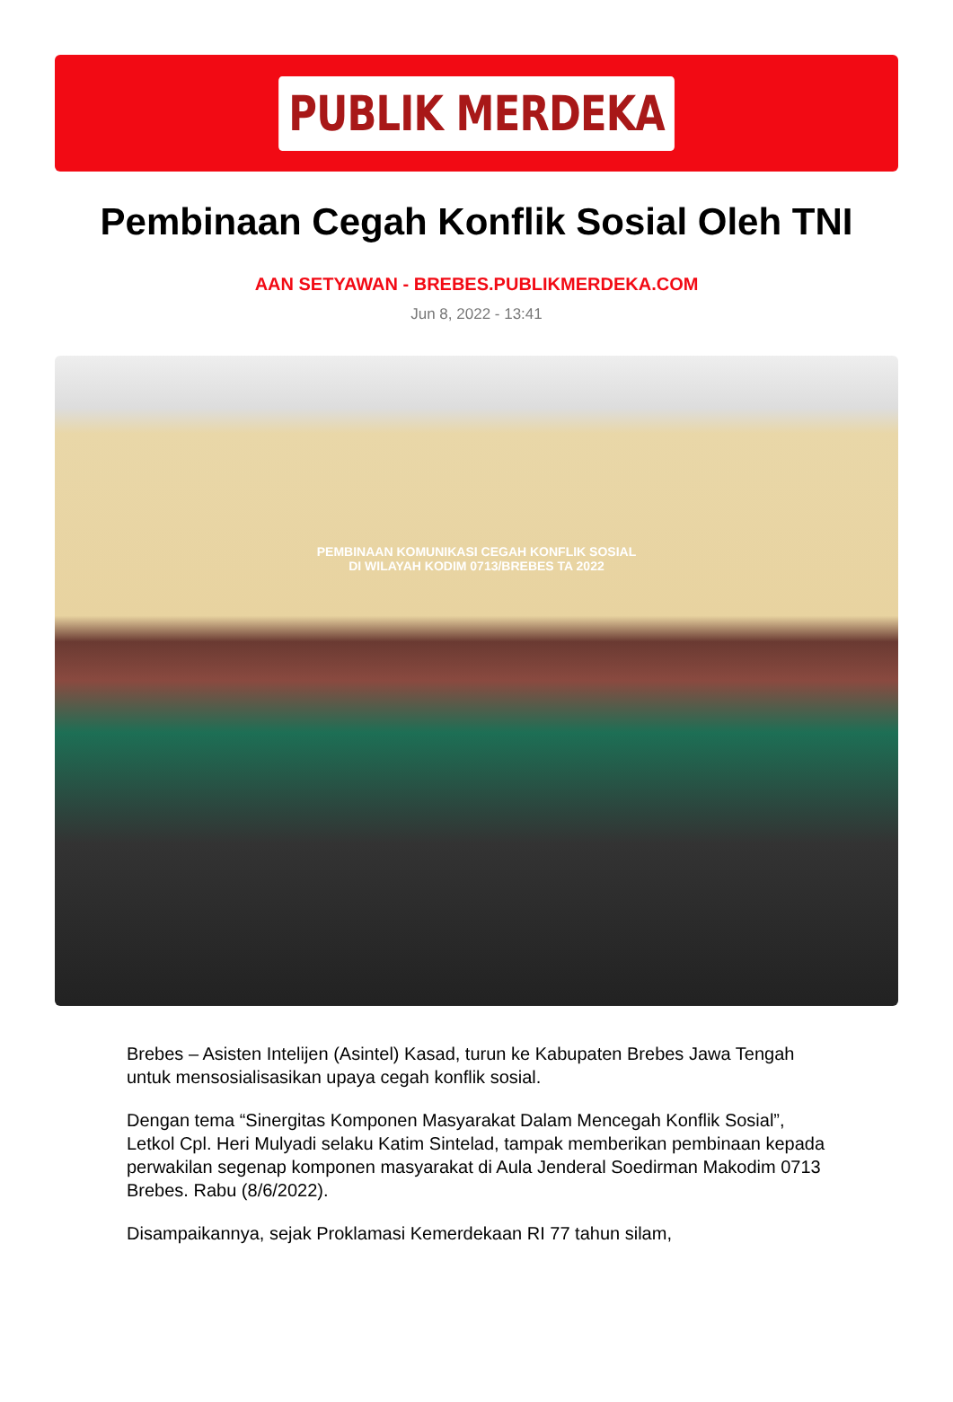PUBLIK MERDEKA
Pembinaan Cegah Konflik Sosial Oleh TNI
AAN SETYAWAN - BREBES.PUBLIKMERDEKA.COM
Jun 8, 2022 - 13:41
PEMBINAAN KOMUNIKASI CEGAH KONFLIK SOSIAL
DI WILAYAH KODIM 0713/BREBES TA 2022
Brebes – Asisten Intelijen (Asintel) Kasad, turun ke Kabupaten Brebes Jawa Tengah untuk mensosialisasikan upaya cegah konflik sosial.
Dengan tema “Sinergitas Komponen Masyarakat Dalam Mencegah Konflik Sosial”, Letkol Cpl. Heri Mulyadi selaku Katim Sintelad, tampak memberikan pembinaan kepada perwakilan segenap komponen masyarakat di Aula Jenderal Soedirman Makodim 0713 Brebes. Rabu (8/6/2022).
Disampaikannya, sejak Proklamasi Kemerdekaan RI 77 tahun silam,